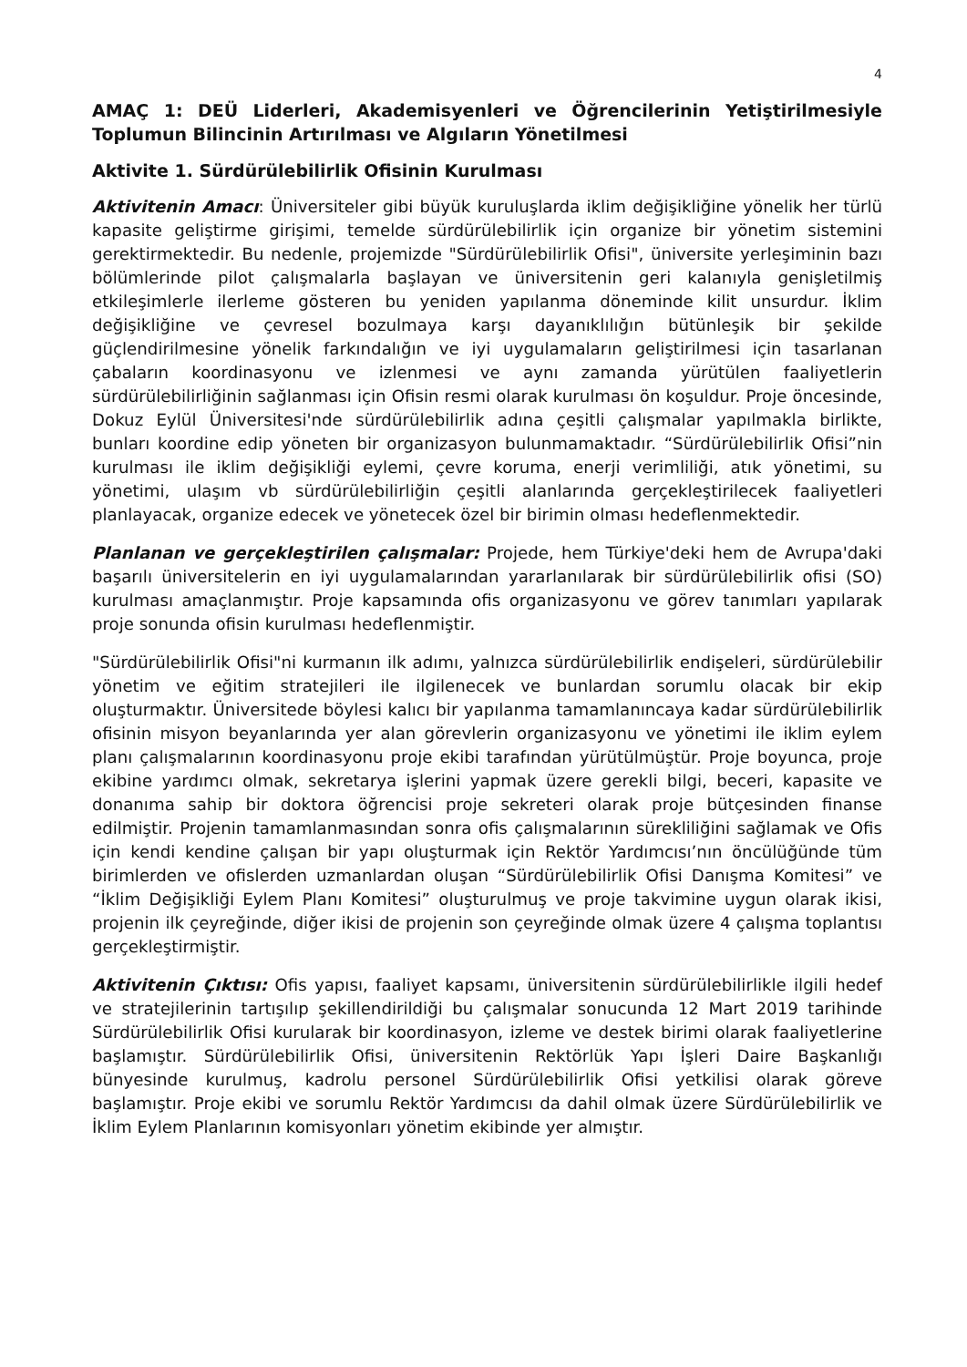4
AMAÇ 1: DEÜ Liderleri, Akademisyenleri ve Öğrencilerinin Yetiştirilmesiyle Toplumun Bilincinin Artırılması ve Algıların Yönetilmesi
Aktivite 1. Sürdürülebilirlik Ofisinin Kurulması
Aktivitenin Amacı: Üniversiteler gibi büyük kuruluşlarda iklim değişikliğine yönelik her türlü kapasite geliştirme girişimi, temelde sürdürülebilirlik için organize bir yönetim sistemini gerektirmektedir. Bu nedenle, projemizde "Sürdürülebilirlik Ofisi", üniversite yerleşiminin bazı bölümlerinde pilot çalışmalarla başlayan ve üniversitenin geri kalanıyla genişletilmiş etkileşimlerle ilerleme gösteren bu yeniden yapılanma döneminde kilit unsurdur. İklim değişikliğine ve çevresel bozulmaya karşı dayanıklılığın bütünleşik bir şekilde güçlendirilmesine yönelik farkındalığın ve iyi uygulamaların geliştirilmesi için tasarlanan çabaların koordinasyonu ve izlenmesi ve aynı zamanda yürütülen faaliyetlerin sürdürülebilirliğinin sağlanması için Ofisin resmi olarak kurulması ön koşuldur. Proje öncesinde, Dokuz Eylül Üniversitesi'nde sürdürülebilirlik adına çeşitli çalışmalar yapılmakla birlikte, bunları koordine edip yöneten bir organizasyon bulunmamaktadır. “Sürdürülebilirlik Ofisi”nin kurulması ile iklim değişikliği eylemi, çevre koruma, enerji verimliliği, atık yönetimi, su yönetimi, ulaşım vb sürdürülebilirliğin çeşitli alanlarında gerçekleştirilecek faaliyetleri planlayacak, organize edecek ve yönetecek özel bir birimin olması hedeflenmektedir.
Planlanan ve gerçekleştirilen çalışmalar: Projede, hem Türkiye'deki hem de Avrupa'daki başarılı üniversitelerin en iyi uygulamalarından yararlanılarak bir sürdürülebilirlik ofisi (SO) kurulması amaçlanmıştır. Proje kapsamında ofis organizasyonu ve görev tanımları yapılarak proje sonunda ofisin kurulması hedeflenmiştir.
"Sürdürülebilirlik Ofisi"ni kurmanın ilk adımı, yalnızca sürdürülebilirlik endişeleri, sürdürülebilir yönetim ve eğitim stratejileri ile ilgilenecek ve bunlardan sorumlu olacak bir ekip oluşturmaktır. Üniversitede böylesi kalıcı bir yapılanma tamamlanıncaya kadar sürdürülebilirlik ofisinin misyon beyanlarında yer alan görevlerin organizasyonu ve yönetimi ile iklim eylem planı çalışmalarının koordinasyonu proje ekibi tarafından yürütülmüştür. Proje boyunca, proje ekibine yardımcı olmak, sekretarya işlerini yapmak üzere gerekli bilgi, beceri, kapasite ve donanıma sahip bir doktora öğrencisi proje sekreteri olarak proje bütçesinden finanse edilmiştir. Projenin tamamlanmasından sonra ofis çalışmalarının sürekliliğini sağlamak ve Ofis için kendi kendine çalışan bir yapı oluşturmak için Rektör Yardımcısı’nın öncülüğünde tüm birimlerden ve ofislerden uzmanlardan oluşan “Sürdürülebilirlik Ofisi Danışma Komitesi” ve “İklim Değişikliği Eylem Planı Komitesi” oluşturulmuş ve proje takvimine uygun olarak ikisi, projenin ilk çeyreğinde, diğer ikisi de projenin son çeyreğinde olmak üzere 4 çalışma toplantısı gerçekleştirmiştir.
Aktivitenin Çıktısı: Ofis yapısı, faaliyet kapsamı, üniversitenin sürdürülebilirlikle ilgili hedef ve stratejilerinin tartışılıp şekillendirildiği bu çalışmalar sonucunda 12 Mart 2019 tarihinde Sürdürülebilirlik Ofisi kurularak bir koordinasyon, izleme ve destek birimi olarak faaliyetlerine başlamıştır. Sürdürülebilirlik Ofisi, üniversitenin Rektörlük Yapı İşleri Daire Başkanlığı bünyesinde kurulmuş, kadrolu personel Sürdürülebilirlik Ofisi yetkilisi olarak göreve başlamıştır. Proje ekibi ve sorumlu Rektör Yardımcısı da dahil olmak üzere Sürdürülebilirlik ve İklim Eylem Planlarının komisyonları yönetim ekibinde yer almıştır.